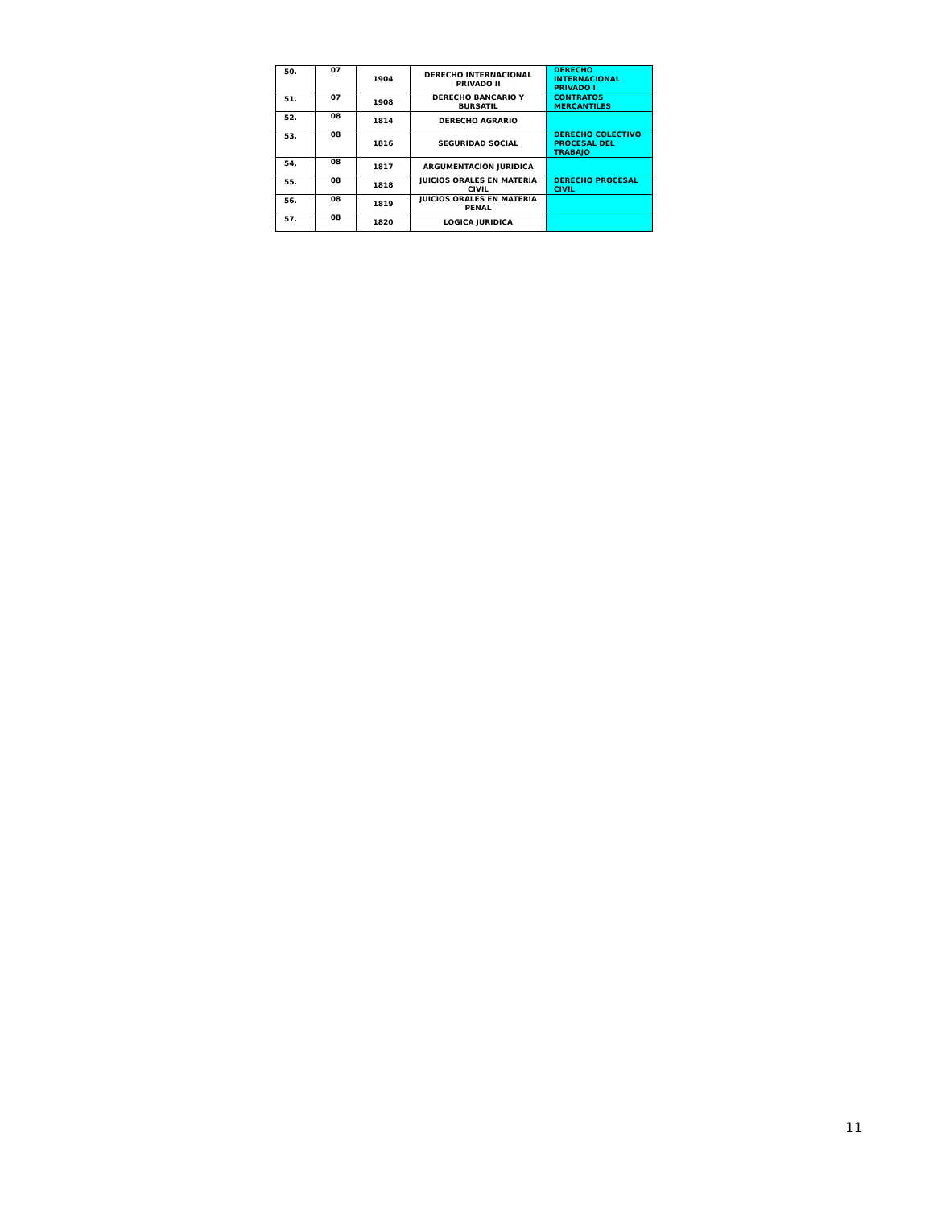| 50. | 07 | 1904 | DERECHO INTERNACIONAL PRIVADO II | DERECHO INTERNACIONAL PRIVADO I |
| 51. | 07 | 1908 | DERECHO BANCARIO Y BURSATIL | CONTRATOS MERCANTILES |
| 52. | 08 | 1814 | DERECHO AGRARIO | |
| 53. | 08 | 1816 | SEGURIDAD SOCIAL | DERECHO COLECTIVO PROCESAL DEL TRABAJO |
| 54. | 08 | 1817 | ARGUMENTACION JURIDICA | |
| 55. | 08 | 1818 | JUICIOS ORALES EN MATERIA CIVIL | DERECHO PROCESAL CIVIL |
| 56. | 08 | 1819 | JUICIOS ORALES EN MATERIA PENAL | |
| 57. | 08 | 1820 | LOGICA JURIDICA | |
11